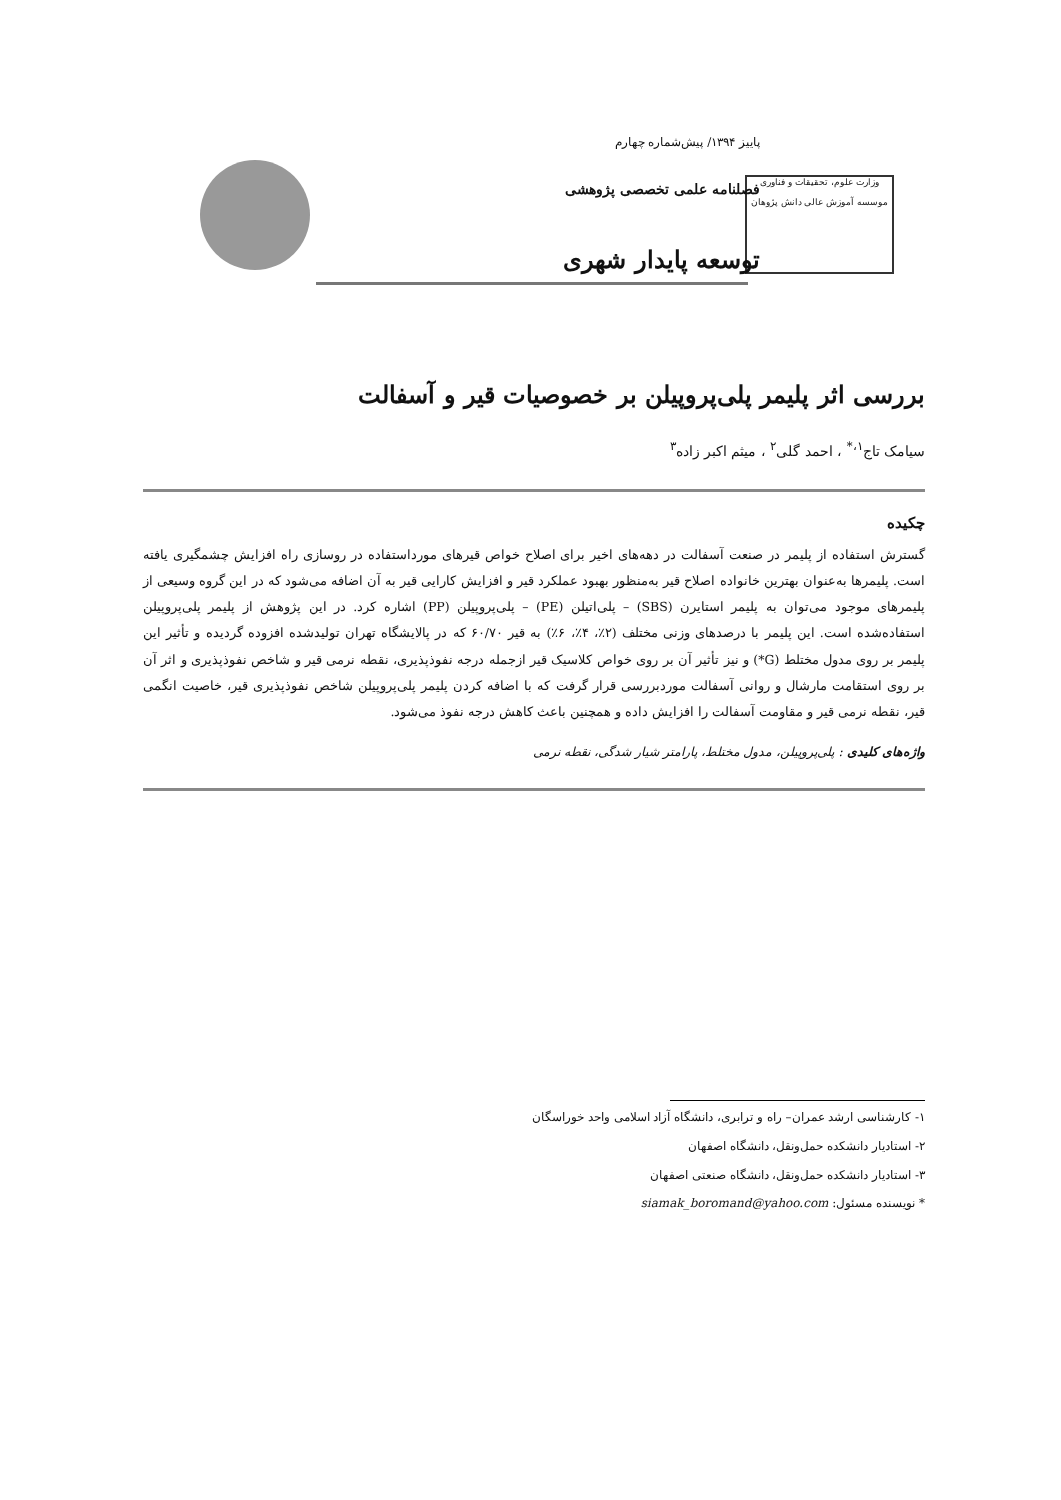وزارت علوم، تحقیقات و فناوری
موسسه آموزش عالی دانش پژوهان
پاییز ۱۳۹۴/ پیش‌شماره چهارم
فصلنامه علمی تخصصی پژوهشی
توسعه پایدار شهری
بررسی اثر پلیمر پلی‌پروپیلن بر خصوصیات قیر و آسفالت
سیامک تاج<sup>۱،*</sup> ، احمد گلی<sup>۲</sup> ، میثم اکبر زاده<sup>۳</sup>
چکیده
گسترش استفاده از پلیمر در صنعت آسفالت در دهه‌های اخیر برای اصلاح خواص قیرهای مورداستفاده در روسازی راه افزایش چشمگیری یافته است. پلیمرها به‌عنوان بهترین خانواده اصلاح قیر به‌منظور بهبود عملکرد قیر و افزایش کارایی قیر به آن اضافه می‌شود که در این گروه وسیعی از پلیمرهای موجود می‌توان به پلیمر استایرن (SBS) – پلی‌اتیلن (PE) – پلی‌پروپیلن (PP) اشاره کرد. در این پژوهش از پلیمر پلی‌پروپیلن استفاده‌شده است. این پلیمر با درصدهای وزنی مختلف (۲٪، ۴٪، ۶٪) به قیر ۶۰/۷۰ که در پالایشگاه تهران تولیدشده افزوده گردیده و تأثیر این پلیمر بر روی مدول مختلط (G*) و نیز تأثیر آن بر روی خواص کلاسیک قیر ازجمله درجه نفوذپذیری، نقطه نرمی قیر و شاخص نفوذپذیری و اثر آن بر روی استقامت مارشال و روانی آسفالت موردبررسی قرار گرفت که با اضافه کردن پلیمر پلی‌پروپیلن شاخص نفوذپذیری قیر، خاصیت انگمی قیر، نقطه نرمی قیر و مقاومت آسفالت را افزایش داده و همچنین باعث کاهش درجه نفوذ می‌شود.
واژه‌های کلیدی : پلی‌پروپیلن، مدول مختلط، پارامتر شیار شدگی، نقطه نرمی
۱- کارشناسی ارشد عمران– راه و ترابری، دانشگاه آزاد اسلامی واحد خوراسگان
۲- استادیار دانشکده حمل‌ونقل، دانشگاه اصفهان
۳- استادیار دانشکده حمل‌ونقل، دانشگاه صنعتی اصفهان
* نویسنده مسئول: siamak_boromand@yahoo.com